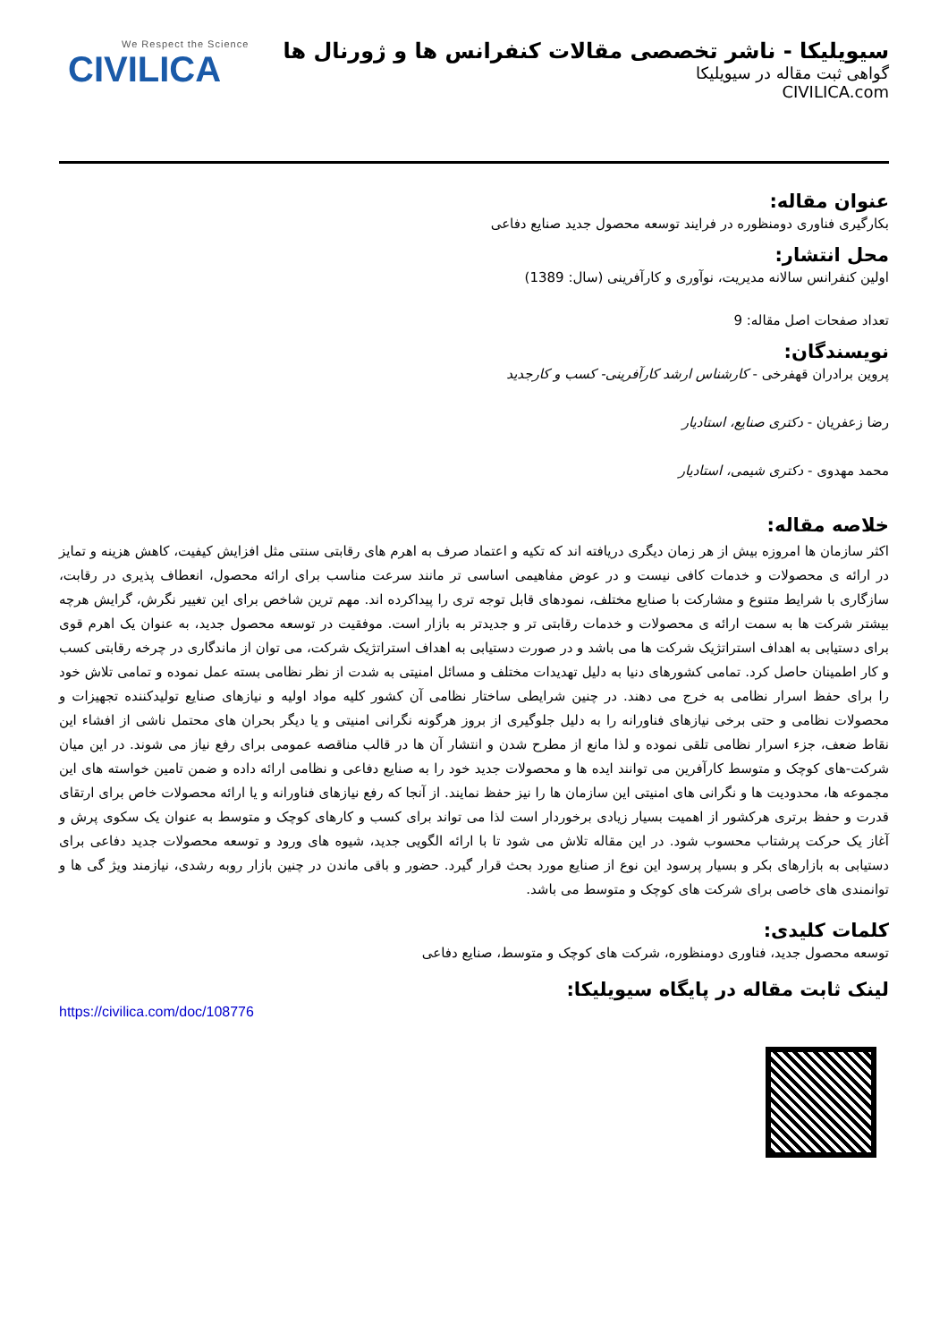سیویلیکا - ناشر تخصصی مقالات کنفرانس ها و ژورنال ها
گواهی ثبت مقاله در سیویلیکا
CIVILICA.com
We Respect the Science
CIVILICA
عنوان مقاله:
بکارگیری فناوری دومنظوره در فرایند توسعه محصول جدید صنایع دفاعی
محل انتشار:
اولین کنفرانس سالانه مدیریت، نوآوری و کارآفرینی (سال: 1389)
تعداد صفحات اصل مقاله: 9
نویسندگان:
پروین برادران قهفرخی - کارشناس ارشد کارآفرینی- کسب و کارجدید
رضا زعفریان - دکتری صنایع، استادیار
محمد مهدوی - دکتری شیمی، استادیار
خلاصه مقاله:
اکثر سازمان ها امروزه بیش از هر زمان دیگری دریافته اند که تکیه و اعتماد صرف به اهرم های رقابتی سنتی مثل افزایش کیفیت، کاهش هزینه و تمایز در ارائه ی محصولات و خدمات کافی نیست و در عوض مفاهیمی اساسی تر مانند سرعت مناسب برای ارائه محصول، انعطاف پذیری در رقابت، سازگاری با شرایط متنوع و مشارکت با صنایع مختلف، نمودهای قابل توجه تری را پیداکرده اند. مهم ترین شاخص برای این تغییر نگرش، گرایش هرچه بیشتر شرکت ها به سمت ارائه ی محصولات و خدمات رقابتی تر و جدیدتر به بازار است. موفقیت در توسعه محصول جدید، به عنوان یک اهرم قوی برای دستیابی به اهداف استراتژیک شرکت ها می باشد و در صورت دستیابی به اهداف استراتژیک شرکت، می توان از ماندگاری در چرخه رقابتی کسب و کار اطمینان حاصل کرد. تمامی کشورهای دنیا به دلیل تهدیدات مختلف و مسائل امنیتی به شدت از نظر نظامی بسته عمل نموده و تمامی تلاش خود را برای حفظ اسرار نظامی به خرج می دهند. در چنین شرایطی ساختار نظامی آن کشور کلیه مواد اولیه و نیازهای صنایع تولیدکننده تجهیزات و محصولات نظامی و حتی برخی نیازهای فناورانه را به دلیل جلوگیری از بروز هرگونه نگرانی امنیتی و یا دیگر بحران های محتمل ناشی از افشاء این نقاط ضعف، جزء اسرار نظامی تلقی نموده و لذا مانع از مطرح شدن و انتشار آن ها در قالب مناقصه عمومی برای رفع نیاز می شوند. در این میان شرکت-های کوچک و متوسط کارآفرین می توانند ایده ها و محصولات جدید خود را به صنایع دفاعی و نظامی ارائه داده و ضمن تامین خواسته های این مجموعه ها، محدودیت ها و نگرانی های امنیتی این سازمان ها را نیز حفظ نمایند. از آنجا که رفع نیازهای فناورانه و یا ارائه محصولات خاص برای ارتقای قدرت و حفظ برتری هرکشور از اهمیت بسیار زیادی برخوردار است لذا می تواند برای کسب و کارهای کوچک و متوسط به عنوان یک سکوی پرش و آغاز یک حرکت پرشتاب محسوب شود. در این مقاله تلاش می شود تا با ارائه الگویی جدید، شیوه های ورود و توسعه محصولات جدید دفاعی برای دستیابی به بازارهای بکر و بسیار پرسود این نوع از صنایع مورد بحث قرار گیرد. حضور و باقی ماندن در چنین بازار روبه رشدی، نیازمند ویژ گی ها و توانمندی های خاصی برای شرکت های کوچک و متوسط می باشد.
کلمات کلیدی:
توسعه محصول جدید، فناوری دومنظوره، شرکت های کوچک و متوسط، صنایع دفاعی
لینک ثابت مقاله در پایگاه سیویلیکا:
https://civilica.com/doc/108776